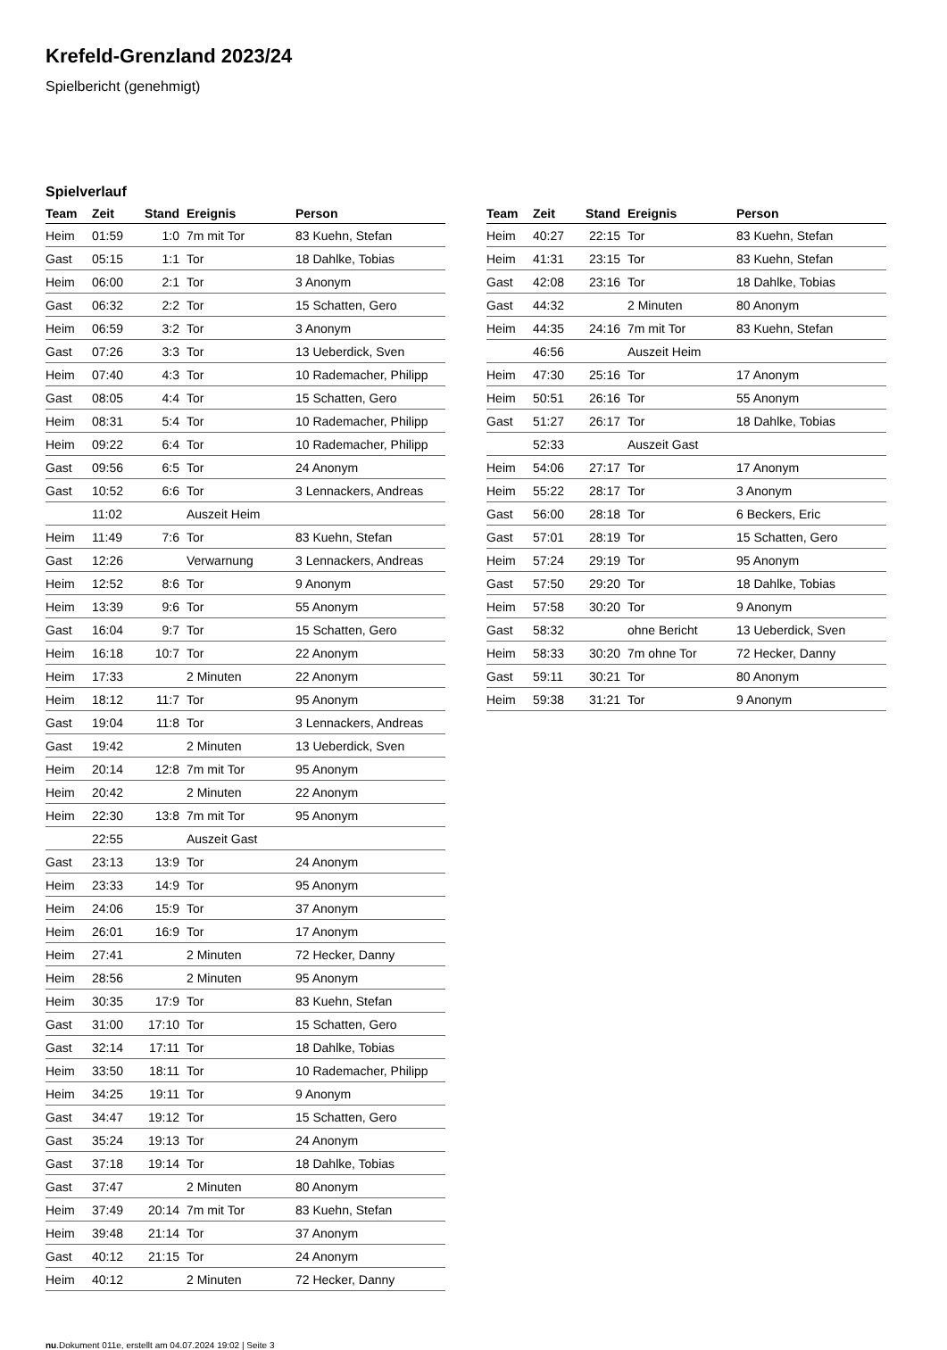Krefeld-Grenzland 2023/24
Spielbericht (genehmigt)
Spielverlauf
| Team | Zeit | Stand | Ereignis | Person |
| --- | --- | --- | --- | --- |
| Heim | 01:59 | 1:0 | 7m mit Tor | 83 Kuehn, Stefan |
| Gast | 05:15 | 1:1 | Tor | 18 Dahlke, Tobias |
| Heim | 06:00 | 2:1 | Tor | 3 Anonym |
| Gast | 06:32 | 2:2 | Tor | 15 Schatten, Gero |
| Heim | 06:59 | 3:2 | Tor | 3 Anonym |
| Gast | 07:26 | 3:3 | Tor | 13 Ueberdick, Sven |
| Heim | 07:40 | 4:3 | Tor | 10 Rademacher, Philipp |
| Gast | 08:05 | 4:4 | Tor | 15 Schatten, Gero |
| Heim | 08:31 | 5:4 | Tor | 10 Rademacher, Philipp |
| Heim | 09:22 | 6:4 | Tor | 10 Rademacher, Philipp |
| Gast | 09:56 | 6:5 | Tor | 24 Anonym |
| Gast | 10:52 | 6:6 | Tor | 3 Lennackers, Andreas |
| | 11:02 | | Auszeit Heim | |
| Heim | 11:49 | 7:6 | Tor | 83 Kuehn, Stefan |
| Gast | 12:26 | | Verwarnung | 3 Lennackers, Andreas |
| Heim | 12:52 | 8:6 | Tor | 9 Anonym |
| Heim | 13:39 | 9:6 | Tor | 55 Anonym |
| Gast | 16:04 | 9:7 | Tor | 15 Schatten, Gero |
| Heim | 16:18 | 10:7 | Tor | 22 Anonym |
| Heim | 17:33 | | 2 Minuten | 22 Anonym |
| Heim | 18:12 | 11:7 | Tor | 95 Anonym |
| Gast | 19:04 | 11:8 | Tor | 3 Lennackers, Andreas |
| Gast | 19:42 | | 2 Minuten | 13 Ueberdick, Sven |
| Heim | 20:14 | 12:8 | 7m mit Tor | 95 Anonym |
| Heim | 20:42 | | 2 Minuten | 22 Anonym |
| Heim | 22:30 | 13:8 | 7m mit Tor | 95 Anonym |
| | 22:55 | | Auszeit Gast | |
| Gast | 23:13 | 13:9 | Tor | 24 Anonym |
| Heim | 23:33 | 14:9 | Tor | 95 Anonym |
| Heim | 24:06 | 15:9 | Tor | 37 Anonym |
| Heim | 26:01 | 16:9 | Tor | 17 Anonym |
| Heim | 27:41 | | 2 Minuten | 72 Hecker, Danny |
| Heim | 28:56 | | 2 Minuten | 95 Anonym |
| Heim | 30:35 | 17:9 | Tor | 83 Kuehn, Stefan |
| Gast | 31:00 | 17:10 | Tor | 15 Schatten, Gero |
| Gast | 32:14 | 17:11 | Tor | 18 Dahlke, Tobias |
| Heim | 33:50 | 18:11 | Tor | 10 Rademacher, Philipp |
| Heim | 34:25 | 19:11 | Tor | 9 Anonym |
| Gast | 34:47 | 19:12 | Tor | 15 Schatten, Gero |
| Gast | 35:24 | 19:13 | Tor | 24 Anonym |
| Gast | 37:18 | 19:14 | Tor | 18 Dahlke, Tobias |
| Gast | 37:47 | | 2 Minuten | 80 Anonym |
| Heim | 37:49 | 20:14 | 7m mit Tor | 83 Kuehn, Stefan |
| Heim | 39:48 | 21:14 | Tor | 37 Anonym |
| Gast | 40:12 | 21:15 | Tor | 24 Anonym |
| Heim | 40:12 | | 2 Minuten | 72 Hecker, Danny |
| Team | Zeit | Stand | Ereignis | Person |
| --- | --- | --- | --- | --- |
| Heim | 40:27 | 22:15 | Tor | 83 Kuehn, Stefan |
| Heim | 41:31 | 23:15 | Tor | 83 Kuehn, Stefan |
| Gast | 42:08 | 23:16 | Tor | 18 Dahlke, Tobias |
| Gast | 44:32 | | 2 Minuten | 80 Anonym |
| Heim | 44:35 | 24:16 | 7m mit Tor | 83 Kuehn, Stefan |
| | 46:56 | | Auszeit Heim | |
| Heim | 47:30 | 25:16 | Tor | 17 Anonym |
| Heim | 50:51 | 26:16 | Tor | 55 Anonym |
| Gast | 51:27 | 26:17 | Tor | 18 Dahlke, Tobias |
| | 52:33 | | Auszeit Gast | |
| Heim | 54:06 | 27:17 | Tor | 17 Anonym |
| Heim | 55:22 | 28:17 | Tor | 3 Anonym |
| Gast | 56:00 | 28:18 | Tor | 6 Beckers, Eric |
| Gast | 57:01 | 28:19 | Tor | 15 Schatten, Gero |
| Heim | 57:24 | 29:19 | Tor | 95 Anonym |
| Gast | 57:50 | 29:20 | Tor | 18 Dahlke, Tobias |
| Heim | 57:58 | 30:20 | Tor | 9 Anonym |
| Gast | 58:32 | | ohne Bericht | 13 Ueberdick, Sven |
| Heim | 58:33 | 30:20 | 7m ohne Tor | 72 Hecker, Danny |
| Gast | 59:11 | 30:21 | Tor | 80 Anonym |
| Heim | 59:38 | 31:21 | Tor | 9 Anonym |
nu.Dokument 011e, erstellt am 04.07.2024 19:02 | Seite 3